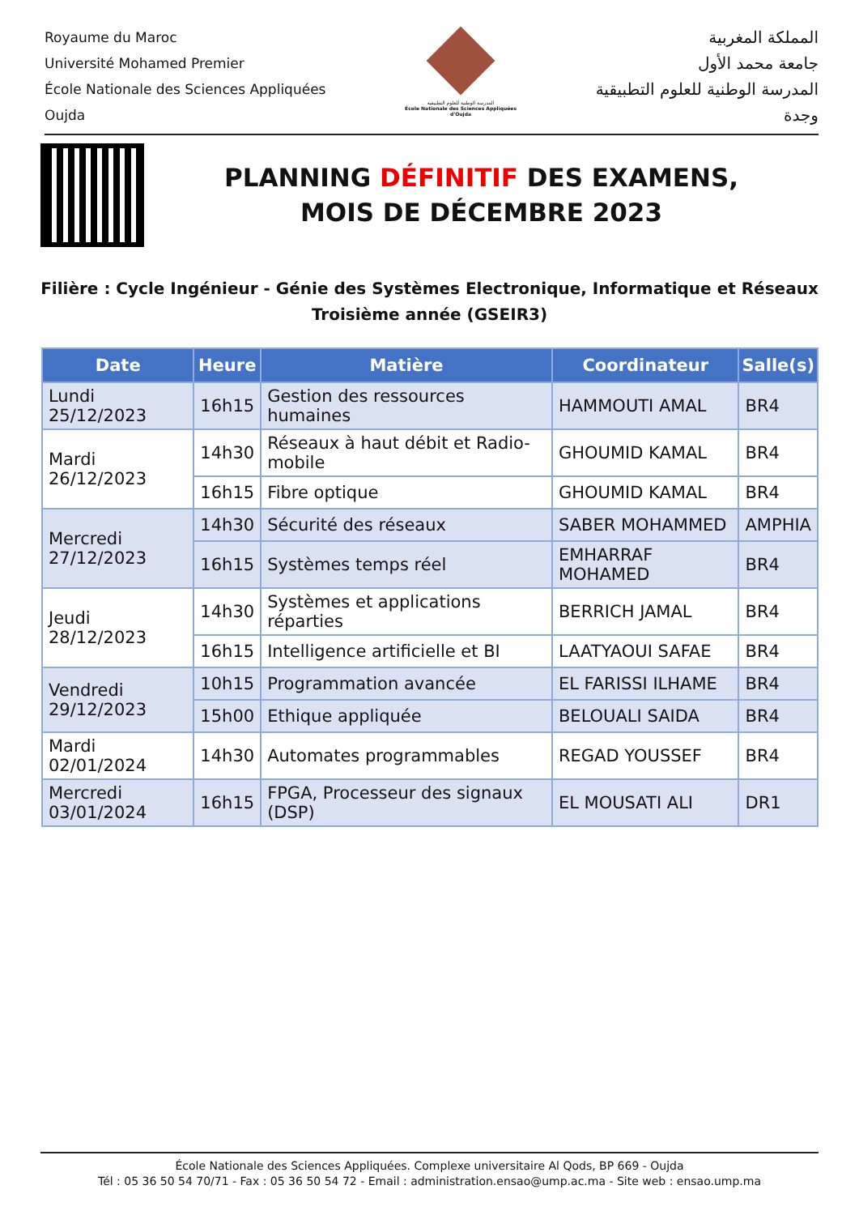Royaume du Maroc
Université Mohamed Premier
École Nationale des Sciences Appliquées
Oujda
المدرسة الوطنية للعلوم التطبيقية
École Nationale des Sciences Appliquées d'Oujda
المملكة المغربية
جامعة محمد الأول
المدرسة الوطنية للعلوم التطبيقية
وجدة
PLANNING DÉFINITIF DES EXAMENS,
MOIS DE DÉCEMBRE 2023
Filière : Cycle Ingénieur - Génie des Systèmes Electronique, Informatique et Réseaux
Troisième année (GSEIR3)
| Date | Heure | Matière | Coordinateur | Salle(s) |
| --- | --- | --- | --- | --- |
| Lundi 25/12/2023 | 16h15 | Gestion des ressources humaines | HAMMOUTI AMAL | BR4 |
| Mardi 26/12/2023 | 14h30 | Réseaux à haut débit et Radio-mobile | GHOUMID KAMAL | BR4 |
| | 16h15 | Fibre optique | GHOUMID KAMAL | BR4 |
| Mercredi 27/12/2023 | 14h30 | Sécurité des réseaux | SABER MOHAMMED | AMPHIA |
| | 16h15 | Systèmes temps réel | EMHARRAF MOHAMED | BR4 |
| Jeudi 28/12/2023 | 14h30 | Systèmes et applications réparties | BERRICH JAMAL | BR4 |
| | 16h15 | Intelligence artificielle et BI | LAATYAOUI SAFAE | BR4 |
| Vendredi 29/12/2023 | 10h15 | Programmation avancée | EL FARISSI ILHAME | BR4 |
| | 15h00 | Ethique appliquée | BELOUALI SAIDA | BR4 |
| Mardi 02/01/2024 | 14h30 | Automates programmables | REGAD YOUSSEF | BR4 |
| Mercredi 03/01/2024 | 16h15 | FPGA, Processeur des signaux (DSP) | EL MOUSATI ALI | DR1 |
École Nationale des Sciences Appliquées. Complexe universitaire Al Qods, BP 669 - Oujda
Tél : 05 36 50 54 70/71 - Fax : 05 36 50 54 72 - Email : administration.ensao@ump.ac.ma - Site web : ensao.ump.ma